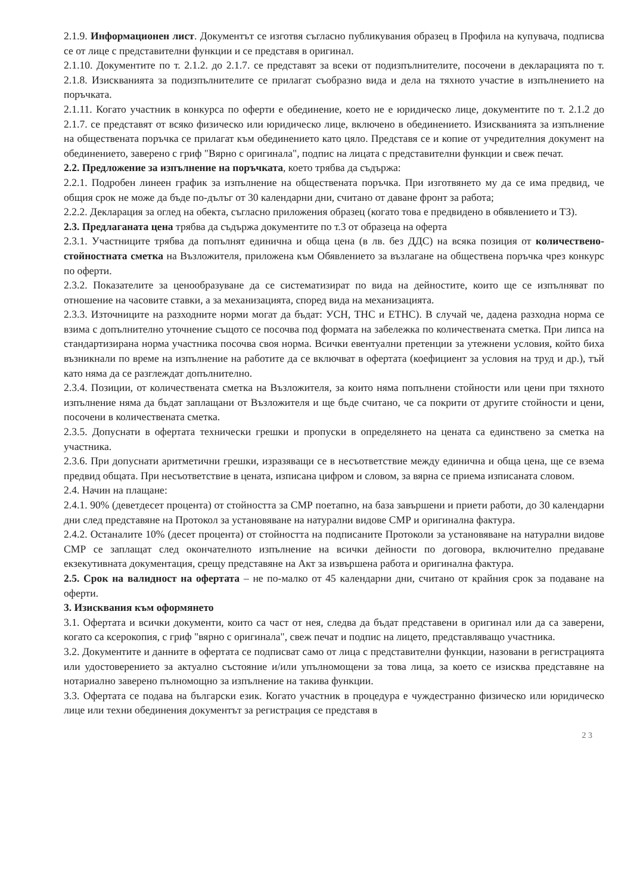2.1.9. Информационен лист. Документът се изготвя съгласно публикувания образец в Профила на купувача, подписва се от лице с представителни функции и се представя в оригинал.
2.1.10. Документите по т. 2.1.2. до 2.1.7. се представят за всеки от подизпълнителите, посочени в декларацията по т. 2.1.8. Изискванията за подизпълнителите се прилагат съобразно вида и дела на тяхното участие в изпълнението на поръчката.
2.1.11. Когато участник в конкурса по оферти е обединение, което не е юридическо лице, документите по т. 2.1.2 до 2.1.7. се представят от всяко физическо или юридическо лице, включено в обединението. Изискванията за изпълнение на обществената поръчка се прилагат към обединението като цяло. Представя се и копие от учредителния документ на обединението, заверено с гриф "Вярно с оригинала", подпис на лицата с представителни функции и свеж печат.
2.2. Предложение за изпълнение на поръчката, което трябва да съдържа:
2.2.1. Подробен линеен график за изпълнение на обществената поръчка. При изготвянето му да се има предвид, че общия срок не може да бъде по-дълъг от 30 календарни дни, считано от даване фронт за работа;
2.2.2. Декларация за оглед на обекта, съгласно приложения образец (когато това е предвидено в обявлението и ТЗ).
2.3. Предлаганата цена трябва да съдържа документите по т.3 от образеца на оферта
2.3.1. Участниците трябва да попълнят единична и обща цена (в лв. без ДДС) на всяка позиция от количествено-стойностната сметка на Възложителя, приложена към Обявлението за възлагане на обществена поръчка чрез конкурс по оферти.
2.3.2. Показателите за ценообразуване да се систематизират по вида на дейностите, които ще се изпълняват по отношение на часовите ставки, а за механизацията, според вида на механизацията.
2.3.3. Източниците на разходните норми могат да бъдат: УСН, ТНС и ЕТНС). В случай че, дадена разходна норма се взима с допълнително уточнение същото се посочва под формата на забележка по количествената сметка. При липса на стандартизирана норма участника посочва своя норма. Всички евентуални претенции за утежнени условия, който биха възникнали по време на изпълнение на работите да се включват в офертата (коефициент за условия на труд и др.), тъй като няма да се разглеждат допълнително.
2.3.4. Позиции, от количествената сметка на Възложителя, за които няма попълнени стойности или цени при тяхното изпълнение няма да бъдат заплащани от Възложителя и ще бъде считано, че са покрити от другите стойности и цени, посочени в количествената сметка.
2.3.5. Допуснати в офертата технически грешки и пропуски в определянето на цената са единствено за сметка на участника.
2.3.6. При допуснати аритметични грешки, изразяващи се в несъответствие между единична и обща цена, ще се взема предвид общата. При несъответствие в цената, изписана цифром и словом, за вярна се приема изписаната словом.
2.4. Начин на плащане:
2.4.1. 90% (деветдесет процента) от стойността за СМР поетапно, на база завършени и приети работи, до 30 календарни дни след представяне на Протокол за установяване на натурални видове СМР и оригинална фактура.
2.4.2. Останалите 10% (десет процента) от стойността на подписаните Протоколи за установяване на натурални видове СМР се заплащат след окончателното изпълнение на всички дейности по договора, включително предаване екзекутивната документация, срещу представяне на Акт за извършена работа и оригинална фактура.
2.5. Срок на валидност на офертата – не по-малко от 45 календарни дни, считано от крайния срок за подаване на оферти.
3. Изисквания към оформянето
3.1. Офертата и всички документи, които са част от нея, следва да бъдат представени в оригинал или да са заверени, когато са ксерокопия, с гриф "вярно с оригинала", свеж печат и подпис на лицето, представляващо участника.
3.2. Документите и данните в офертата се подписват само от лица с представителни функции, назовани в регистрацията или удостоверението за актуално състояние и/или упълномощени за това лица, за което се изисква представяне на нотариално заверено пълномощно за изпълнение на такива функции.
3.3. Офертата се подава на български език. Когато участник в процедура е чуждестранно физическо или юридическо лице или техни обединения документът за регистрация се представя в
2 3